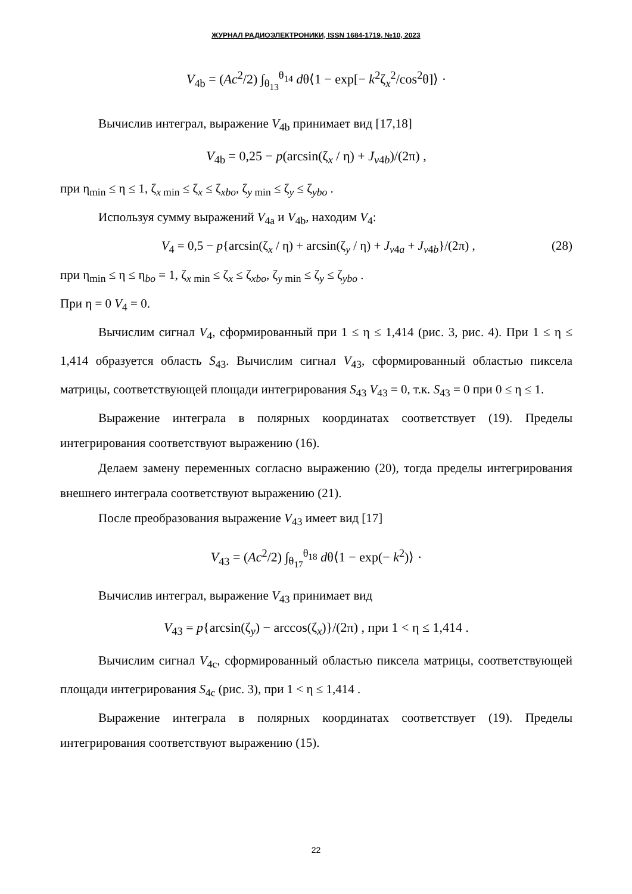ЖУРНАЛ РАДИОЭЛЕКТРОНИКИ, ISSN 1684-1719, №10, 2023
V<sub>4b</sub> = (Ac<sup>2</sup>/2) ∫<sub>θ<sub>13</sub></sub><sup>θ<sub>14</sub></sup> dθ⟨1 − exp[− k<sup>2</sup>ζ<sub>x</sub><sup>2</sup>/cos<sup>2</sup>θ]⟩ ·
Вычислив интеграл, выражение V<sub>4b</sub> принимает вид [17,18]
V<sub>4b</sub> = 0,25 − p(arcsin(ζ<sub>x</sub> / η) + J<sub>v4b</sub>)/(2π) ,
при η<sub>min</sub> ≤ η ≤ 1, ζ<sub>x min</sub> ≤ ζ<sub>x</sub> ≤ ζ<sub>xbo</sub>, ζ<sub>y min</sub> ≤ ζ<sub>y</sub> ≤ ζ<sub>ybo</sub> .
Используя сумму выражений V<sub>4a</sub> и V<sub>4b</sub>, находим V<sub>4</sub>:
V<sub>4</sub> = 0,5 − p{arcsin(ζ<sub>x</sub> / η) + arcsin(ζ<sub>y</sub> / η) + J<sub>v4a</sub> + J<sub>v4b</sub>}/(2π) , (28)
при η<sub>min</sub> ≤ η ≤ η<sub>bo</sub> = 1, ζ<sub>x min</sub> ≤ ζ<sub>x</sub> ≤ ζ<sub>xbo</sub>, ζ<sub>y min</sub> ≤ ζ<sub>y</sub> ≤ ζ<sub>ybo</sub> .
При η = 0 V<sub>4</sub> = 0.
Вычислим сигнал V<sub>4</sub>, сформированный при 1 ≤ η ≤ 1,414 (рис. 3, рис. 4). При 1 ≤ η ≤ 1,414 образуется область S<sub>43</sub>. Вычислим сигнал V<sub>43</sub>, сформированный областью пиксела матрицы, соответствующей площади интегрирования S<sub>43</sub> V<sub>43</sub> = 0, т.к. S<sub>43</sub> = 0 при 0 ≤ η ≤ 1.
Выражение интеграла в полярных координатах соответствует (19). Пределы интегрирования соответствуют выражению (16).
Делаем замену переменных согласно выражению (20), тогда пределы интегрирования внешнего интеграла соответствуют выражению (21).
После преобразования выражение V<sub>43</sub> имеет вид [17]
V<sub>43</sub> = (Ac<sup>2</sup>/2) ∫<sub>θ<sub>17</sub></sub><sup>θ<sub>18</sub></sup> dθ⟨1 − exp(− k<sup>2</sup>)⟩ ·
Вычислив интеграл, выражение V<sub>43</sub> принимает вид
V<sub>43</sub> = p{arcsin(ζ<sub>y</sub>) − arccos(ζ<sub>x</sub>)}/(2π) , при 1 < η ≤ 1,414 .
Вычислим сигнал V<sub>4c</sub>, сформированный областью пиксела матрицы, соответствующей площади интегрирования S<sub>4c</sub> (рис. 3), при 1 < η ≤ 1,414 .
Выражение интеграла в полярных координатах соответствует (19). Пределы интегрирования соответствуют выражению (15).
22